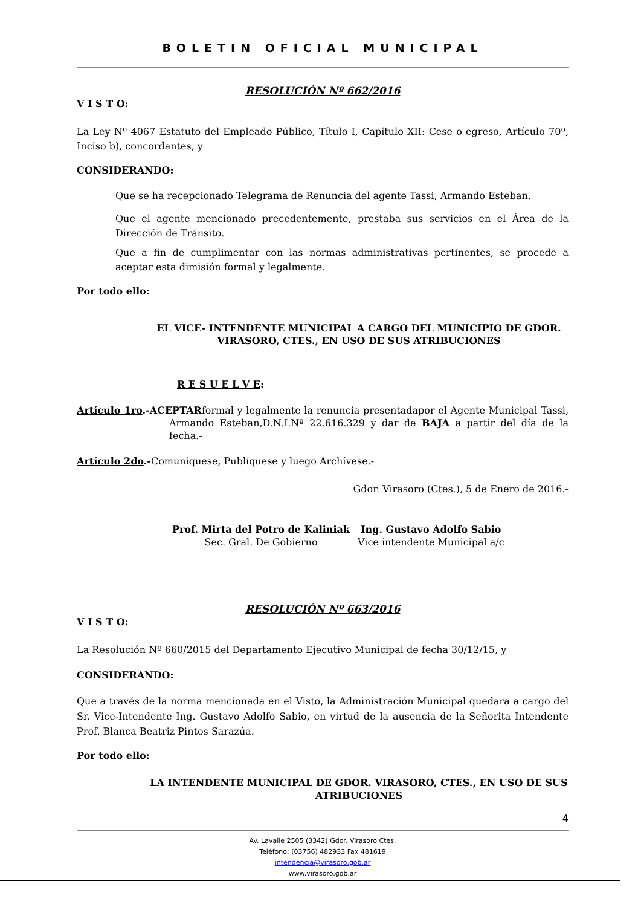BOLETIN OFICIAL MUNICIPAL
RESOLUCIÓN Nº 662/2016
V I S T O:
La Ley Nº 4067 Estatuto del Empleado Público, Título I, Capítulo XII: Cese o egreso, Artículo 70º, Inciso b), concordantes, y
CONSIDERANDO:
Que se ha recepcionado Telegrama de Renuncia del agente Tassi, Armando Esteban.
Que el agente mencionado precedentemente, prestaba sus servicios en el Área de la Dirección de Tránsito.
Que a fin de cumplimentar con las normas administrativas pertinentes, se procede a aceptar esta dimisión formal y legalmente.
Por todo ello:
EL VICE- INTENDENTE MUNICIPAL A CARGO DEL MUNICIPIO DE GDOR. VIRASORO, CTES., EN USO DE SUS ATRIBUCIONES
R E S U E L V E:
Artículo 1ro.-ACEPTARformal y legalmente la renuncia presentadapor el Agente Municipal Tassi, Armando Esteban,D.N.I.Nº 22.616.329 y dar de BAJA a partir del día de la fecha.-
Artículo 2do.-Comuníquese, Publíquese y luego Archívese.-
Gdor. Virasoro (Ctes.), 5 de Enero de 2016.-
Prof. Mirta del Potro de Kaliniak
Sec. Gral. De Gobierno
Ing. Gustavo Adolfo Sabio
Vice intendente Municipal a/c
RESOLUCIÓN Nº 663/2016
V I S T O:
La Resolución Nº 660/2015 del Departamento Ejecutivo Municipal de fecha 30/12/15, y
CONSIDERANDO:
Que a través de la norma mencionada en el Visto, la Administración Municipal quedara a cargo del Sr. Vice-Intendente Ing. Gustavo Adolfo Sabio, en virtud de la ausencia de la Señorita Intendente Prof. Blanca Beatriz Pintos Sarazúa.
Por todo ello:
LA INTENDENTE MUNICIPAL DE GDOR. VIRASORO, CTES., EN USO DE SUS ATRIBUCIONES
4
Av. Lavalle 2505 (3342) Gdor. Virasoro Ctes.
Teléfono: (03756) 482933 Fax 481619
intendencia@virasoro.gob.ar
www.virasoro.gob.ar